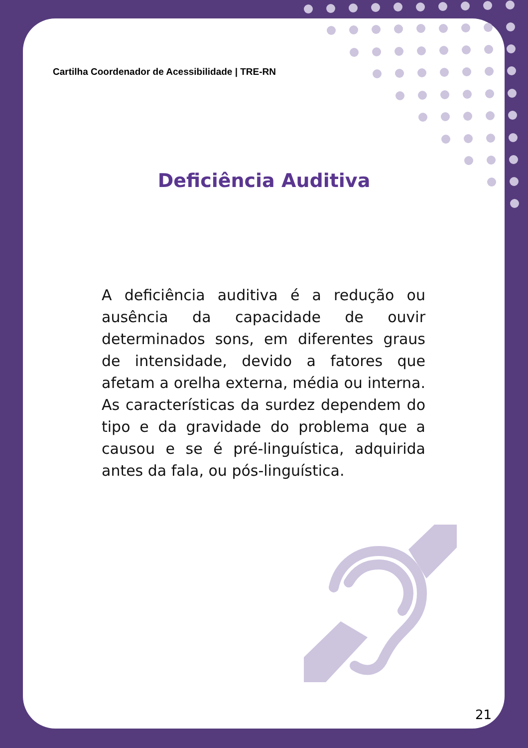Cartilha Coordenador de Acessibilidade | TRE-RN
Deficiência Auditiva
A deficiência auditiva é a redução ou ausência da capacidade de ouvir determinados sons, em diferentes graus de intensidade, devido a fatores que afetam a orelha externa, média ou interna. As características da surdez dependem do tipo e da gravidade do problema que a causou e se é pré-linguística, adquirida antes da fala, ou pós-linguística.
21